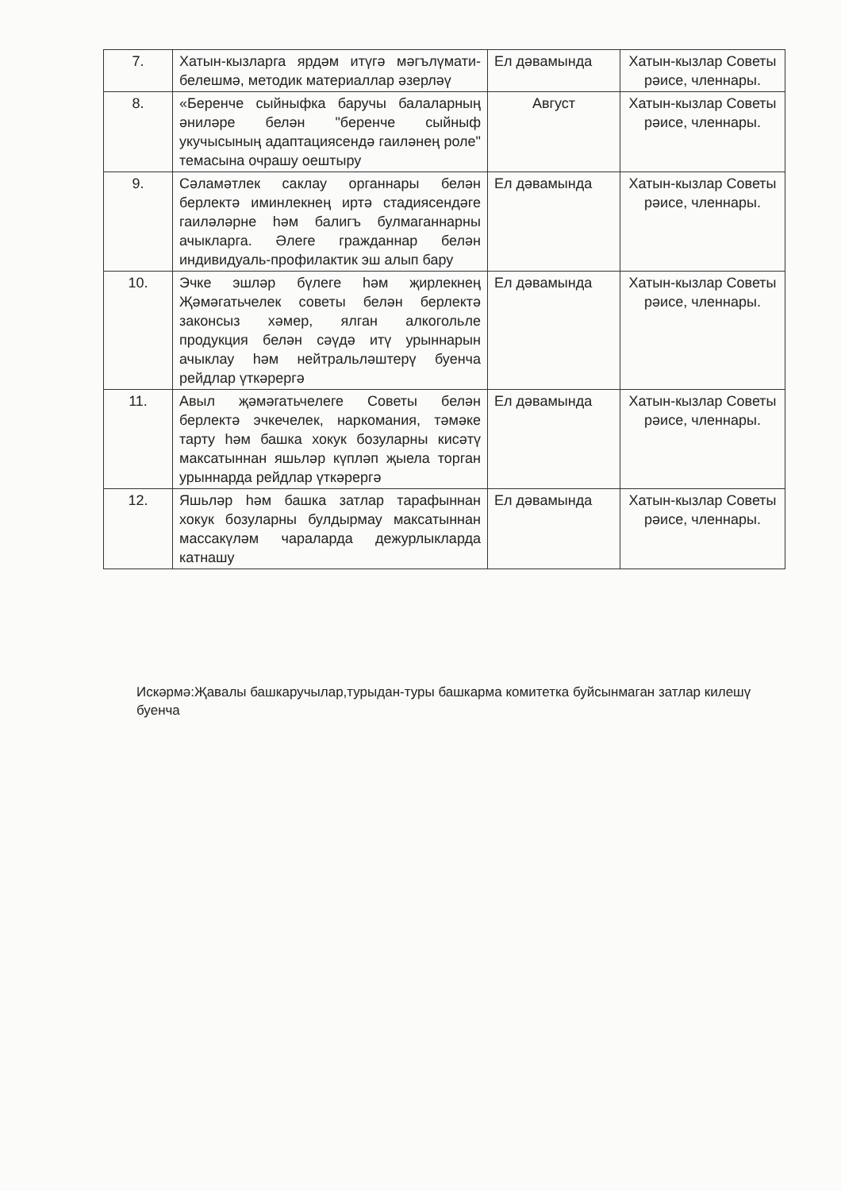| 7. | Хатын-кызларга ярдәм итүгә мәгълүмати-белешмә, методик материаллар әзерләү | Ел дәвамында | Хатын-кызлар Советы рәисе, членнары. |
| 8. | «Беренче сыйныфка баручы балаларның әниләре белән "беренче сыйныф укучысының адаптациясендә гаиләнең роле" темасына очрашу оештыру | Август | Хатын-кызлар Советы рәисе, членнары. |
| 9. | Сәламәтлек саклау органнары белән берлектә иминлекнең иртә стадиясендәге гаиләләрне һәм балигъ булмаганнарны ачыкларга. Әлеге гражданнар белән индивидуаль-профилактик эш алып бару | Ел дәвамында | Хатын-кызлар Советы рәисе, членнары. |
| 10. | Эчке эшләр бүлеге һәм җирлекнең Җәмәгатьчелек советы белән берлектә законсыз хәмер, ялган алкогольле продукция белән сәүдә итү урыннарын ачыклау һәм нейтральләштерү буенча рейдлар үткәрергә | Ел дәвамында | Хатын-кызлар Советы рәисе, членнары. |
| 11. | Авыл җәмәгатьчелеге Советы белән берлектә эчкечелек, наркомания, тәмәке тарту һәм башка хокук бозуларны кисәтү максатыннан яшьләр күпләп җыела торган урыннарда рейдлар үткәрергә | Ел дәвамында | Хатын-кызлар Советы рәисе, членнары. |
| 12. | Яшьләр һәм башка затлар тарафыннан хокук бозуларны булдырмау максатыннан массакүләм чараларда дежурлыкларда катнашу | Ел дәвамында | Хатын-кызлар Советы рәисе, членнары. |
Искәрмә:Җавалы башкаручылар,турыдан-туры башкарма комитетка буйсынмаган затлар килешү буенча